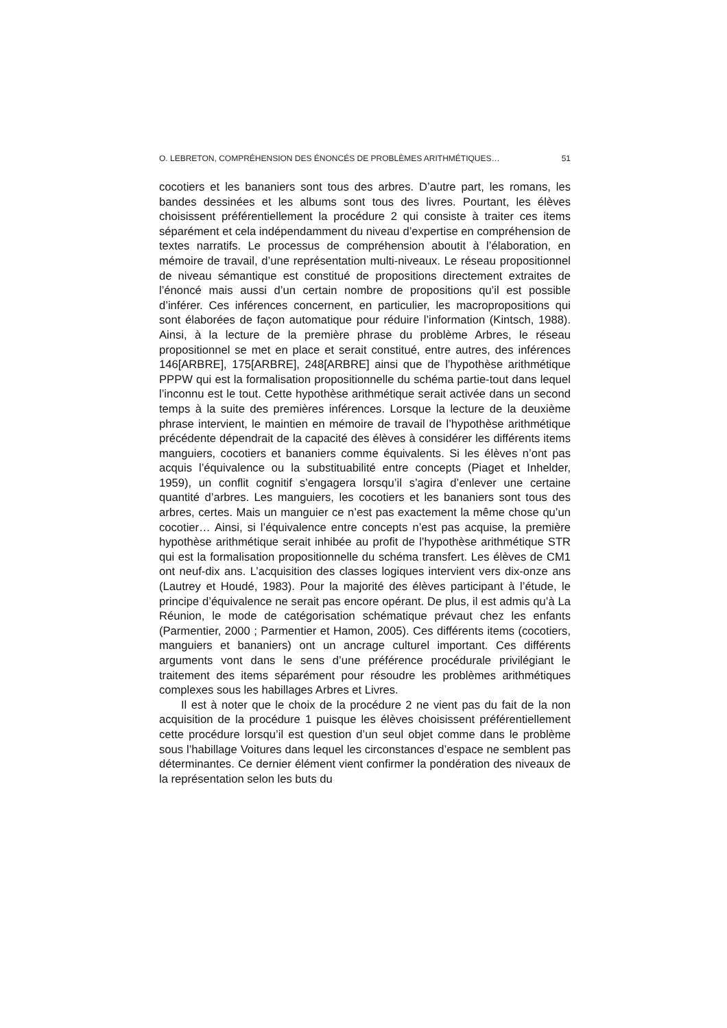O. LEBRETON, COMPRÉHENSION DES ÉNONCÉS DE PROBLÈMES ARITHMÉTIQUES… 51
cocotiers et les bananiers sont tous des arbres. D’autre part, les romans, les bandes dessinées et les albums sont tous des livres. Pourtant, les élèves choisissent préférentiellement la procédure 2 qui consiste à traiter ces items séparément et cela indépendamment du niveau d’expertise en compréhension de textes narratifs. Le processus de compréhension aboutit à l’élaboration, en mémoire de travail, d’une représentation multi-niveaux. Le réseau propositionnel de niveau sémantique est constitué de propo­sitions directement extraites de l’énoncé mais aussi d’un certain nombre de propositions qu’il est possible d’inférer. Ces inférences concernent, en particulier, les macropropositions qui sont élaborées de façon automatique pour réduire l’information (Kintsch, 1988). Ainsi, à la lecture de la première phrase du problème Arbres, le réseau propositionnel se met en place et serait constitué, entre autres, des inférences 146[ARBRE], 175[ARBRE], 248[ARBRE] ainsi que de l’hypothèse arithmétique PPPW qui est la forma­lisation propositionnelle du schéma partie-tout dans lequel l’inconnu est le tout. Cette hypothèse arithmétique serait activée dans un second temps à la suite des premières inférences. Lorsque la lecture de la deuxième phra­se intervient, le maintien en mémoire de travail de l’hypothèse arithmétique précédente dépendrait de la capacité des élèves à considérer les différents items manguiers, cocotiers et bananiers comme équivalents. Si les élèves n’ont pas acquis l’équivalence ou la substituabilité entre concepts (Piaget et Inhelder, 1959), un conflit cognitif s’engagera lorsqu’il s’agira d’enlever une certaine quantité d’arbres. Les manguiers, les cocotiers et les bana­niers sont tous des arbres, certes. Mais un manguier ce n’est pas exacte­ment la même chose qu’un cocotier… Ainsi, si l’équivalence entre concepts n’est pas acquise, la première hypothèse arithmétique serait inhibée au profit de l’hypothèse arithmétique STR qui est la formalisation proposi­tionnelle du schéma transfert. Les élèves de CM1 ont neuf-dix ans. L’acquisition des classes logiques intervient vers dix-onze ans (Lautrey et Houdé, 1983). Pour la majorité des élèves participant à l’étude, le principe d’équivalence ne serait pas encore opérant. De plus, il est admis qu’à La Réunion, le mode de catégorisation schématique prévaut chez les enfants (Parmentier, 2000 ; Parmentier et Hamon, 2005). Ces différents items (cocotiers, manguiers et bananiers) ont un ancrage culturel important. Ces différents arguments vont dans le sens d’une préférence procédurale privilégiant le traitement des items séparément pour résoudre les pro­blèmes arithmétiques complexes sous les habillages Arbres et Livres.
Il est à noter que le choix de la procédure 2 ne vient pas du fait de la non acquisition de la procédure 1 puisque les élèves choisissent préféren­tiellement cette procédure lorsqu’il est question d’un seul objet comme dans le problème sous l’habillage Voitures dans lequel les circonstances d’espace ne semblent pas déterminantes. Ce dernier élément vient confir­mer la pondération des niveaux de la représentation selon les buts du